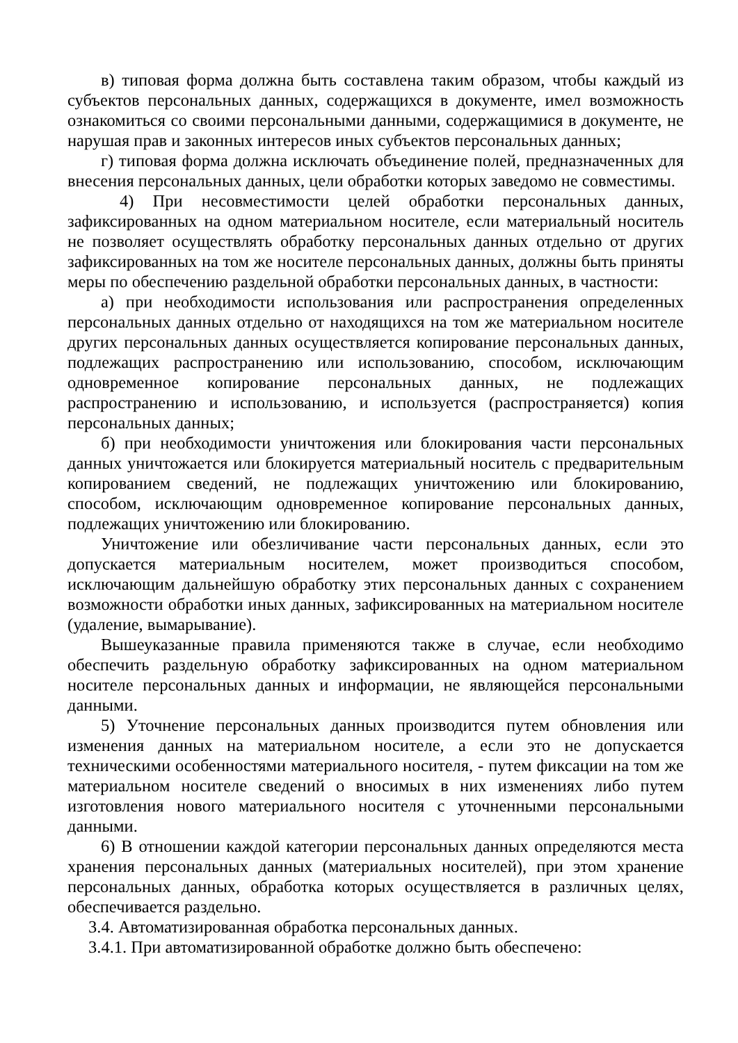в) типовая форма должна быть составлена таким образом, чтобы каждый из субъектов персональных данных, содержащихся в документе, имел возможность ознакомиться со своими персональными данными, содержащимися в документе, не нарушая прав и законных интересов иных субъектов персональных данных;
г) типовая форма должна исключать объединение полей, предназначенных для внесения персональных данных, цели обработки которых заведомо не совместимы.
4) При несовместимости целей обработки персональных данных, зафиксированных на одном материальном носителе, если материальный носитель не позволяет осуществлять обработку персональных данных отдельно от других зафиксированных на том же носителе персональных данных, должны быть приняты меры по обеспечению раздельной обработки персональных данных, в частности:
а) при необходимости использования или распространения определенных персональных данных отдельно от находящихся на том же материальном носителе других персональных данных осуществляется копирование персональных данных, подлежащих распространению или использованию, способом, исключающим одновременное копирование персональных данных, не подлежащих распространению и использованию, и используется (распространяется) копия персональных данных;
б) при необходимости уничтожения или блокирования части персональных данных уничтожается или блокируется материальный носитель с предварительным копированием сведений, не подлежащих уничтожению или блокированию, способом, исключающим одновременное копирование персональных данных, подлежащих уничтожению или блокированию.
Уничтожение или обезличивание части персональных данных, если это допускается материальным носителем, может производиться способом, исключающим дальнейшую обработку этих персональных данных с сохранением возможности обработки иных данных, зафиксированных на материальном носителе (удаление, вымарывание).
Вышеуказанные правила применяются также в случае, если необходимо обеспечить раздельную обработку зафиксированных на одном материальном носителе персональных данных и информации, не являющейся персональными данными.
5) Уточнение персональных данных производится путем обновления или изменения данных на материальном носителе, а если это не допускается техническими особенностями материального носителя, - путем фиксации на том же материальном носителе сведений о вносимых в них изменениях либо путем изготовления нового материального носителя с уточненными персональными данными.
6) В отношении каждой категории персональных данных определяются места хранения персональных данных (материальных носителей), при этом хранение персональных данных, обработка которых осуществляется в различных целях, обеспечивается раздельно.
3.4. Автоматизированная обработка персональных данных.
3.4.1. При автоматизированной обработке должно быть обеспечено: